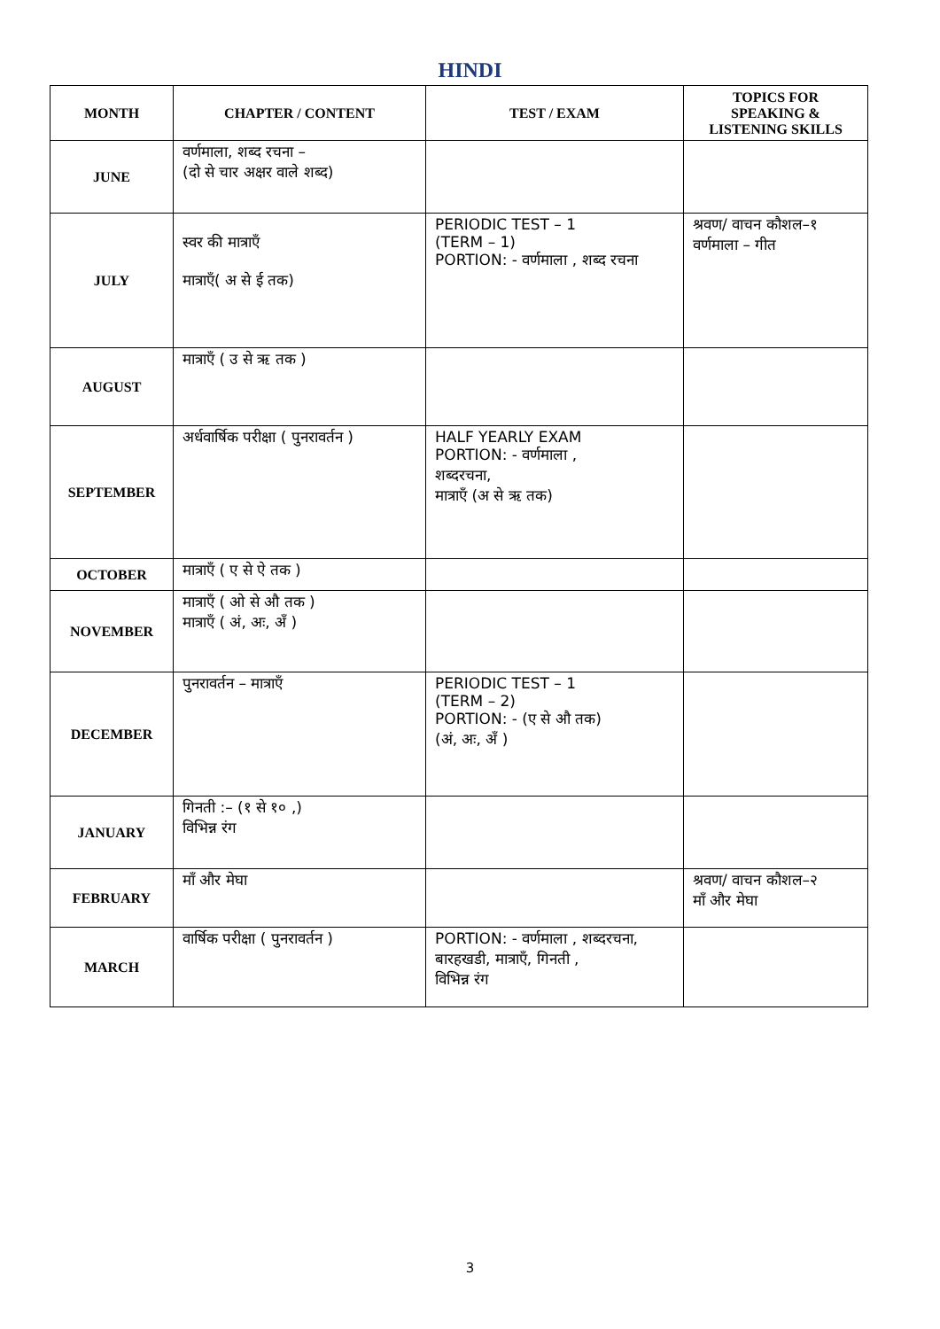HINDI
| MONTH | CHAPTER / CONTENT | TEST / EXAM | TOPICS FOR SPEAKING & LISTENING SKILLS |
| --- | --- | --- | --- |
| JUNE | वर्णमाला, शब्द रचना – (दो से चार अक्षर वाले शब्द) | | |
| JULY | स्वर की मात्राएँ मात्राएँ( अ से ई तक) | PERIODIC TEST – 1 (TERM – 1) PORTION: - वर्णमाला , शब्द रचना | श्रवण/ वाचन कौशल–१ वर्णमाला – गीत |
| AUGUST | मात्राएँ ( उ से ऋ तक ) | | |
| SEPTEMBER | अर्धवार्षिक परीक्षा ( पुनरावर्तन ) | HALF YEARLY EXAM PORTION: - वर्णमाला , शब्दरचना, मात्राएँ (अ से ऋ तक) | |
| OCTOBER | मात्राएँ ( ए से ऐ तक ) | | |
| NOVEMBER | मात्राएँ ( ओ से औ तक ) मात्राएँ ( अं, अः, अँ ) | | |
| DECEMBER | पुनरावर्तन – मात्राएँ | PERIODIC TEST – 1 (TERM – 2) PORTION: - (ए से औ तक) (अं, अः, अँ ) | |
| JANUARY | गिनती :– (१ से १० ,) विभिन्न रंग | | |
| FEBRUARY | माँ और मेघा | | श्रवण/ वाचन कौशल–२ माँ और मेघा |
| MARCH | वार्षिक परीक्षा ( पुनरावर्तन ) | PORTION: - वर्णमाला , शब्दरचना, बारहखडी, मात्राएँ, गिनती , विभिन्न रंग | |
3